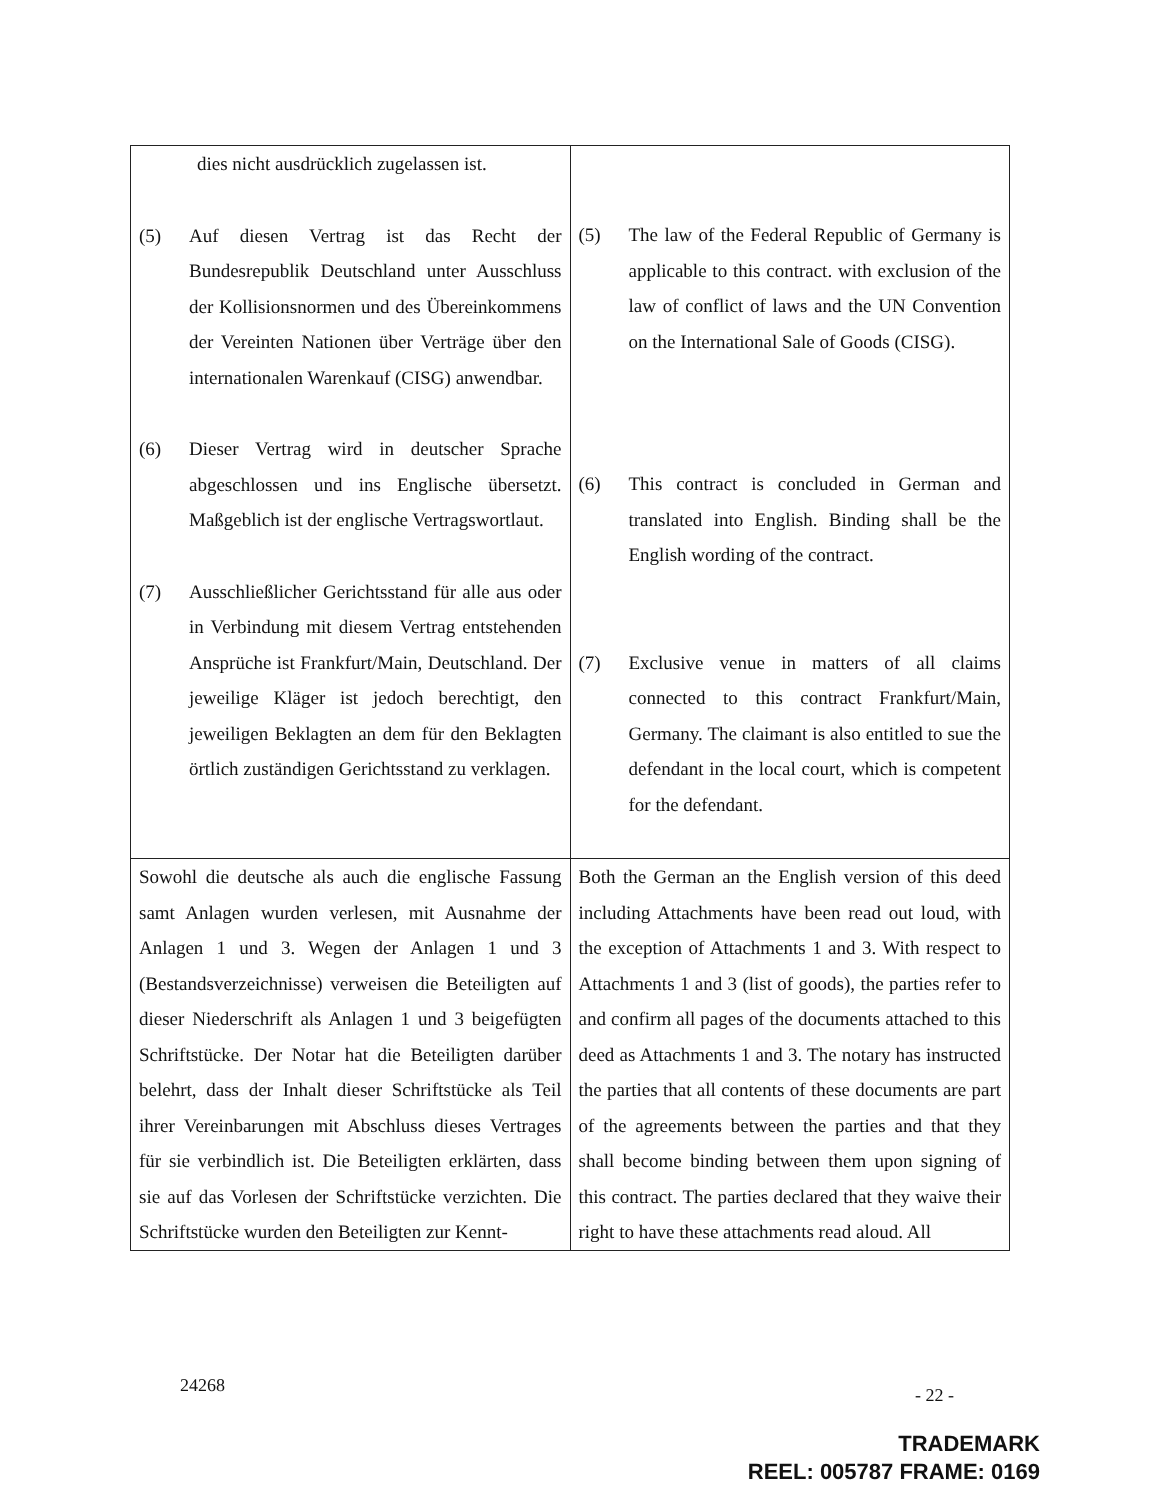| dies nicht ausdrücklich zugelassen ist. (5) Auf diesen Vertrag ist das Recht der Bundesrepublik Deutschland unter Ausschluss der Kollisionsnormen und des Übereinkommens der Vereinten Nationen über Verträge über den internationalen Warenkauf (CISG) anwendbar. (6) Dieser Vertrag wird in deutscher Sprache abgeschlossen und ins Englische übersetzt. Maßgeblich ist der englische Vertragswortlaut. (7) Ausschließlicher Gerichtsstand für alle aus oder in Verbindung mit diesem Vertrag entstehenden Ansprüche ist Frankfurt/Main, Deutschland. Der jeweilige Kläger ist jedoch berechtigt, den jeweiligen Beklagten an dem für den Beklagten örtlich zuständigen Gerichtsstand zu verklagen. | (5) The law of the Federal Republic of Germany is applicable to this contract. with exclusion of the law of conflict of laws and the UN Convention on the International Sale of Goods (CISG). (6) This contract is concluded in German and translated into English. Binding shall be the English wording of the contract. (7) Exclusive venue in matters of all claims connected to this contract Frankfurt/Main, Germany. The claimant is also entitled to sue the defendant in the local court, which is competent for the defendant. |
| Sowohl die deutsche als auch die englische Fassung samt Anlagen wurden verlesen, mit Ausnahme der Anlagen 1 und 3. Wegen der Anlagen 1 und 3 (Bestandsverzeichnisse) verweisen die Beteiligten auf dieser Niederschrift als Anlagen 1 und 3 beigefügten Schriftstücke. Der Notar hat die Beteiligten darüber belehrt, dass der Inhalt dieser Schriftstücke als Teil ihrer Vereinbarungen mit Abschluss dieses Vertrages für sie verbindlich ist. Die Beteiligten erklärten, dass sie auf das Vorlesen der Schriftstücke verzichten. Die Schriftstücke wurden den Beteiligten zur Kennt- | Both the German an the English version of this deed including Attachments have been read out loud, with the exception of Attachments 1 and 3. With respect to Attachments 1 and 3 (list of goods), the parties refer to and confirm all pages of the documents attached to this deed as Attachments 1 and 3. The notary has instructed the parties that all contents of these documents are part of the agreements between the parties and that they shall become binding between them upon signing of this contract. The parties declared that they waive their right to have these attachments read aloud. All |
24268 - 22 -
TRADEMARK
REEL: 005787 FRAME: 0169